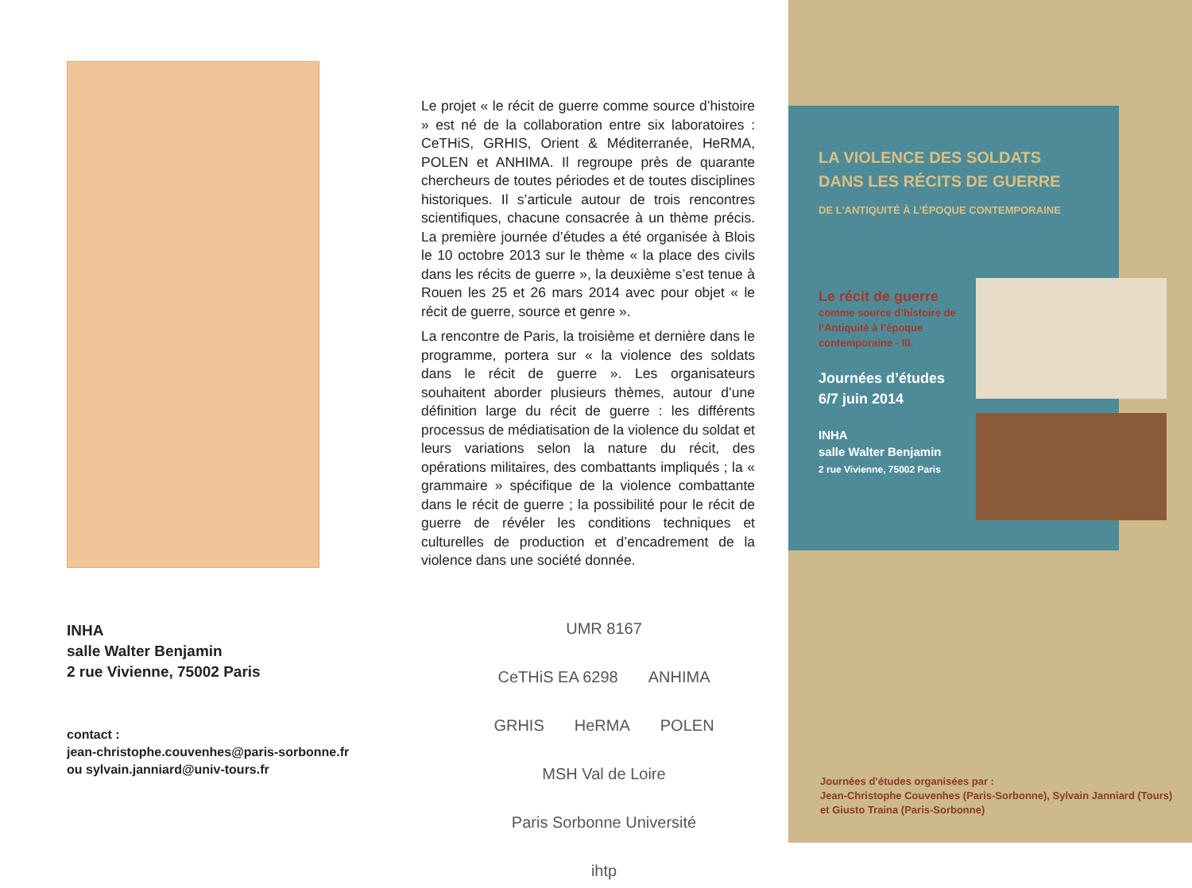INHA
salle Walter Benjamin
2 rue Vivienne, 75002 Paris
contact :
jean-christophe.couvenhes@paris-sorbonne.fr
ou sylvain.janniard@univ-tours.fr
Le projet « le récit de guerre comme source d’histoire » est né de la collaboration entre six laboratoires : CeTHiS, GRHIS, Orient & Méditerranée, HeRMA, POLEN et ANHIMA. Il regroupe près de quarante chercheurs de toutes périodes et de toutes disciplines historiques. Il s’articule autour de trois rencontres scientifiques, chacune consacrée à un thème précis. La première journée d’études a été organisée à Blois le 10 octobre 2013 sur le thème « la place des civils dans les récits de guerre », la deuxième s’est tenue à Rouen les 25 et 26 mars 2014 avec pour objet « le récit de guerre, source et genre ».
La rencontre de Paris, la troisième et dernière dans le programme, portera sur « la violence des soldats dans le récit de guerre ». Les organisateurs souhaitent aborder plusieurs thèmes, autour d’une définition large du récit de guerre : les différents processus de médiatisation de la violence du soldat et leurs variations selon la nature du récit, des opérations militaires, des combattants impliqués ; la « grammaire » spécifique de la violence combattante dans le récit de guerre ; la possibilité pour le récit de guerre de révéler les conditions techniques et culturelles de production et d’encadrement de la violence dans une société donnée.
UMR 8167 CeTHiS EA 6298 ANHIMA GRHIS HeRMA POLEN MSH Val de Loire Paris Sorbonne Université ihtp
LA VIOLENCE DES SOLDATS
DANS LES RÉCITS DE GUERRE
DE L’ANTIQUITÉ À L’ÉPOQUE CONTEMPORAINE
Le récit de guerre
comme source d’histoire de l’Antiquité à l’époque contemporaine - III.
Journées d’études
6/7 juin 2014
INHA
salle Walter Benjamin
2 rue Vivienne, 75002 Paris
Journées d’études organisées par :
Jean-Christophe Couvenhes (Paris-Sorbonne), Sylvain Janniard (Tours)
et Giusto Traina (Paris-Sorbonne)